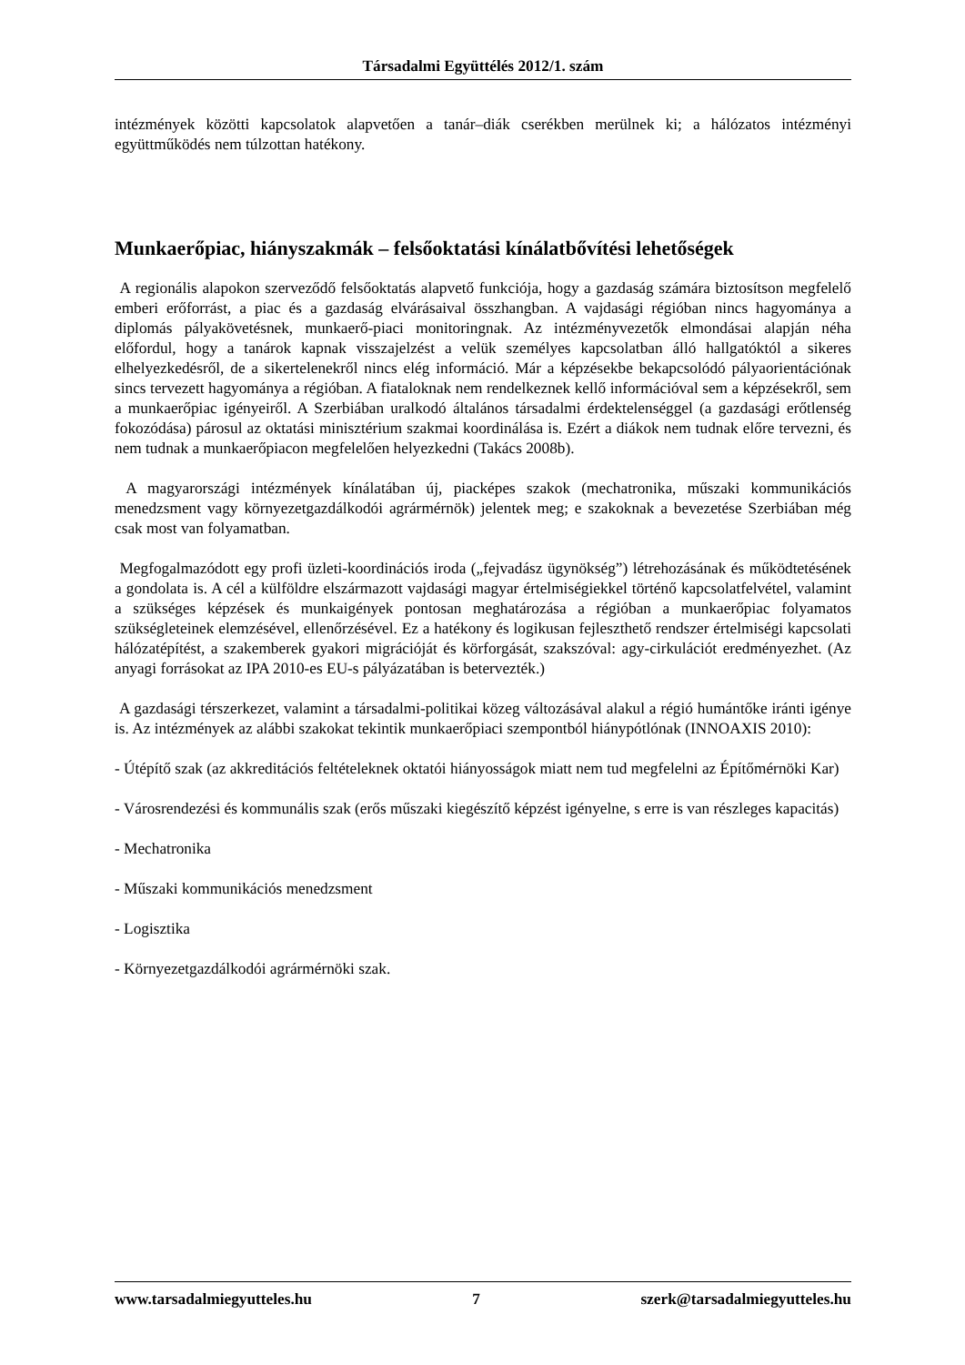Társadalmi Együttélés 2012/1. szám
intézmények közötti kapcsolatok alapvetően a tanár–diák cserékben merülnek ki; a hálózatos intézményi együttműködés nem túlzottan hatékony.
Munkaerőpiac, hiányszakmák – felsőoktatási kínálatbővítési lehetőségek
A regionális alapokon szerveződő felsőoktatás alapvető funkciója, hogy a gazdaság számára biztosítson megfelelő emberi erőforrást, a piac és a gazdaság elvárásaival összhangban. A vajdasági régióban nincs hagyománya a diplomás pályakövetésnek, munkaerő-piaci monitoringnak. Az intézményvezetők elmondásai alapján néha előfordul, hogy a tanárok kapnak visszajelzést a velük személyes kapcsolatban álló hallgatóktól a sikeres elhelyezkedésről, de a sikertelenekről nincs elég információ. Már a képzésekbe bekapcsolódó pályaorientációnak sincs tervezett hagyománya a régióban. A fiataloknak nem rendelkeznek kellő információval sem a képzésekről, sem a munkaerőpiac igényeiről. A Szerbiában uralkodó általános társadalmi érdektelenséggel (a gazdasági erőtlenség fokozódása) párosul az oktatási minisztérium szakmai koordinálása is. Ezért a diákok nem tudnak előre tervezni, és nem tudnak a munkaerőpiacon megfelelően helyezkedni (Takács 2008b).
A magyarországi intézmények kínálatában új, piacképes szakok (mechatronika, műszaki kommunikációs menedzsment vagy környezetgazdálkodói agrármérnök) jelentek meg; e szakoknak a bevezetése Szerbiában még csak most van folyamatban.
Megfogalmazódott egy profi üzleti-koordinációs iroda („fejvadász ügynökség”) létrehozásának és működtetésének a gondolata is. A cél a külföldre elszármazott vajdasági magyar értelmiségiekkel történő kapcsolatfelvétel, valamint a szükséges képzések és munkaigények pontosan meghatározása a régióban a munkaerőpiac folyamatos szükségleteinek elemzésével, ellenőrzésével. Ez a hatékony és logikusan fejleszthető rendszer értelmiségi kapcsolati hálózatépítést, a szakemberek gyakori migrációját és körforgását, szakszóval: agy-cirkulációt eredményezhet. (Az anyagi forrásokat az IPA 2010-es EU-s pályázatában is betervezték.)
A gazdasági térszerkezet, valamint a társadalmi-politikai közeg változásával alakul a régió humántőke iránti igénye is. Az intézmények az alábbi szakokat tekintik munkaerőpiaci szempontból hiánypótlónak (INNOAXIS 2010):
- Útépítő szak (az akkreditációs feltételeknek oktatói hiányosságok miatt nem tud megfelelni az Építőmérnöki Kar)
- Városrendezési és kommunális szak (erős műszaki kiegészítő képzést igényelne, s erre is van részleges kapacitás)
- Mechatronika
- Műszaki kommunikációs menedzsment
- Logisztika
- Környezetgazdálkodói agrármérnöki szak.
www.tarsadalmiegyutteles.hu 7 szerk@tarsadalmiegyutteles.hu